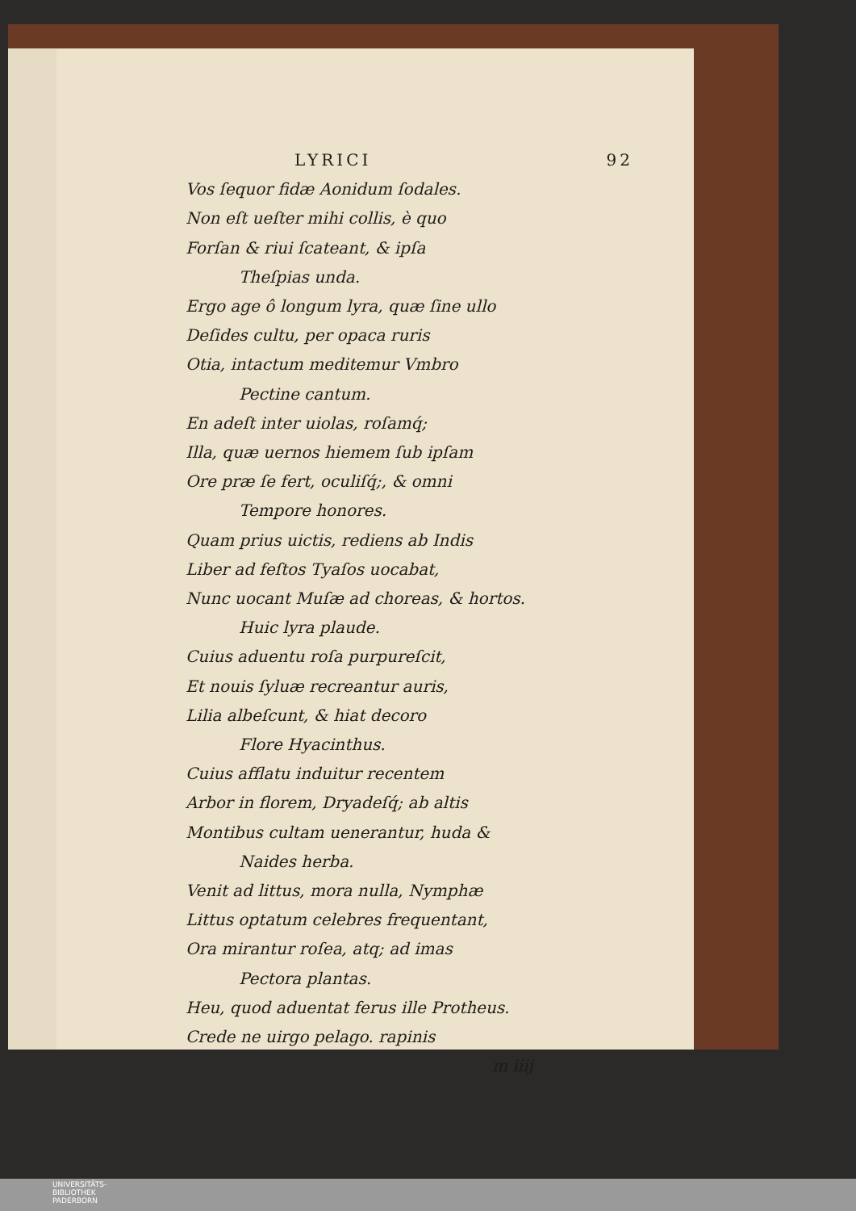LYRICI 92
Vos ſequor fidæ Aonidum ſodales.
Non eſt ueſter mihi collis, è quo
Forſan & riui ſcateant, & ipſa
Theſpias unda.
Ergo age ô longum lyra, quæ ſine ullo
Deſides cultu, per opaca ruris
Otia, intactum meditemur Vmbro
Pectine cantum.
En adeſt inter uiolas, roſamq́;
Illa, quæ uernos hiemem ſub ipſam
Ore præ ſe fert, oculiſq́;, & omni
Tempore honores.
Quam prius uictis, rediens ab Indis
Liber ad feſtos Tyaſos uocabat,
Nunc uocant Muſæ ad choreas, & hortos.
Huic lyra plaude.
Cuius aduentu roſa purpureſcit,
Et nouis ſyluæ recreantur auris,
Lilia albeſcunt, & hiat decoro
Flore Hyacinthus.
Cuius afflatu induitur recentem
Arbor in florem, Dryadeſq́; ab altis
Montibus cultam uenerantur, huda &
Naides herba.
Venit ad littus, mora nulla, Nymphæ
Littus optatum celebres frequentant,
Ora mirantur roſea, atq; ad imas
Pectora plantas.
Heu, quod aduentat ferus ille Protheus.
Crede ne uirgo pelago. rapinis
m iiij
UNIVERSITÄTS-
BIBLIOTHEK
PADERBORN